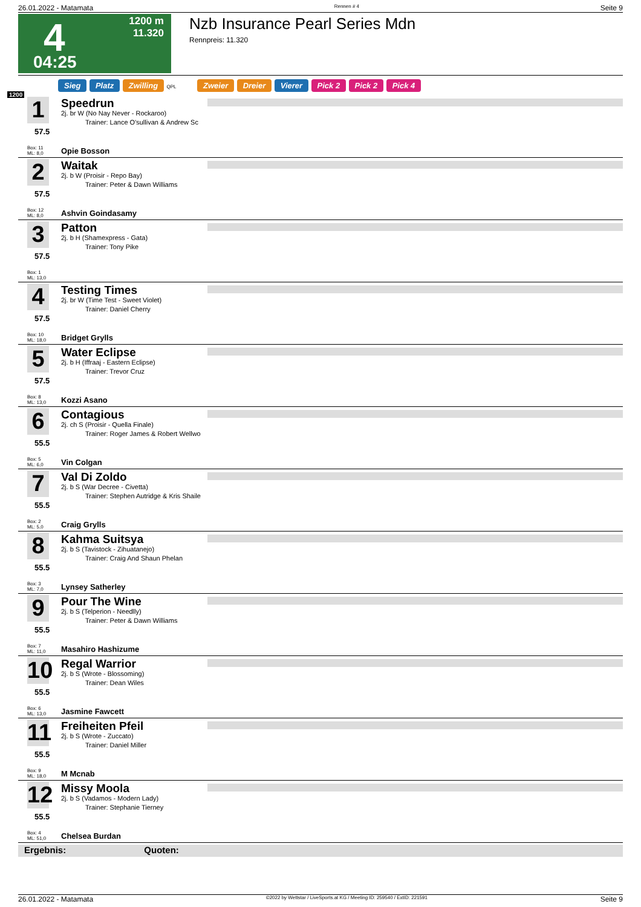26.01.2022 - Matamata Rennen # 4 Seite 9
4
04:25
1200 m
11.320
Nzb Insurance Pearl Series Mdn
Rennpreis: 11.320
Sieg Platz Zwilling QPL Zweier Dreier Vierer Pick 2 Pick 2 Pick 4
1200
1
57.5
Box: 11
ML: 8,0
Speedrun
2j. br W (No Nay Never - Rockaroo)
Trainer: Lance O'sullivan & Andrew Sc
Opie Bosson
2
57.5
Box: 12
ML: 8,0
Waitak
2j. b W (Proisir - Repo Bay)
Trainer: Peter & Dawn Williams
Ashvin Goindasamy
3
57.5
Box: 1
ML: 13,0
Patton
2j. b H (Shamexpress - Gata)
Trainer: Tony Pike
4
57.5
Box: 10
ML: 18,0
Testing Times
2j. br W (Time Test - Sweet Violet)
Trainer: Daniel Cherry
Bridget Grylls
5
57.5
Box: 8
ML: 13,0
Water Eclipse
2j. b H (Iffraaj - Eastern Eclipse)
Trainer: Trevor Cruz
Kozzi Asano
6
55.5
Box: 5
ML: 6,0
Contagious
2j. ch S (Proisir - Quella Finale)
Trainer: Roger James & Robert Wellwo
Vin Colgan
7
55.5
Box: 2
ML: 5,0
Val Di Zoldo
2j. b S (War Decree - Civetta)
Trainer: Stephen Autridge & Kris Shaile
Craig Grylls
8
55.5
Box: 3
ML: 7,0
Kahma Suitsya
2j. b S (Tavistock - Zihuatanejo)
Trainer: Craig And Shaun Phelan
Lynsey Satherley
9
55.5
Box: 7
ML: 11,0
Pour The Wine
2j. b S (Telperion - Needlly)
Trainer: Peter & Dawn Williams
Masahiro Hashizume
10
55.5
Box: 6
ML: 13,0
Regal Warrior
2j. b S (Wrote - Blossoming)
Trainer: Dean Wiles
Jasmine Fawcett
11
55.5
Box: 9
ML: 18,0
Freiheiten Pfeil
2j. b S (Wrote - Zuccato)
Trainer: Daniel Miller
M Mcnab
12
55.5
Box: 4
ML: 51,0
Missy Moola
2j. b S (Vadamos - Modern Lady)
Trainer: Stephanie Tierney
Chelsea Burdan
Ergebnis: Quoten:
26.01.2022 - Matamata ©2022 by Wettstar / LiveSports.at KG / Meeting ID: 259540 / ExtID: 221591 Seite 9